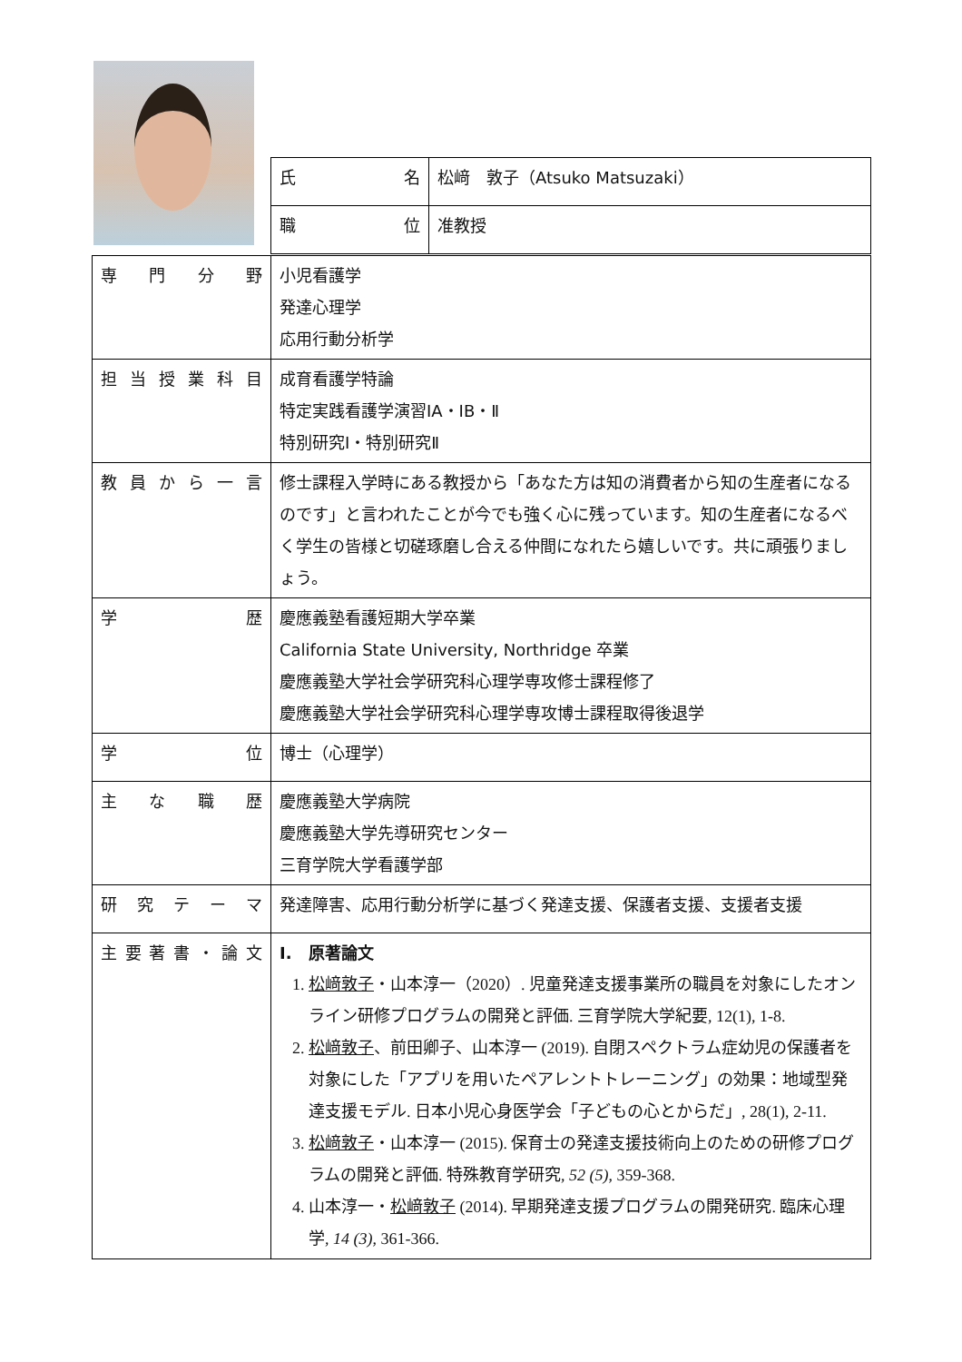| 氏 名 | 松﨑 敦子（Atsuko Matsuzaki） |
| 職 位 | 准教授 |
| 専 門 分 野 | 小児看護学 発達心理学 応用行動分析学 |
| 担 当 授 業 科 目 | 成育看護学特論 特定実践看護学演習ⅠA・ⅠB・Ⅱ 特別研究Ⅰ・特別研究Ⅱ |
| 教 員 か ら 一 言 | 修士課程入学時にある教授から「あなた方は知の消費者から知の生産者になるのです」と言われたことが今でも強く心に残っています。知の生産者になるべく学生の皆様と切磋琢磨し合える仲間になれたら嬉しいです。共に頑張りましょう。 |
| 学 歴 | 慶應義塾看護短期大学卒業 California State University, Northridge 卒業 慶應義塾大学社会学研究科心理学専攻修士課程修了 慶應義塾大学社会学研究科心理学専攻博士課程取得後退学 |
| 学 位 | 博士（心理学） |
| 主 な 職 歴 | 慶應義塾大学病院 慶應義塾大学先導研究センター 三育学院大学看護学部 |
| 研 究 テ ー マ | 発達障害、応用行動分析学に基づく発達支援、保護者支援、支援者支援 |
| 主 要 著 書 ・ 論 文 | I. 原著論文 1. 松﨑敦子 ・山本淳一（2020）. 児童発達支援事業所の職員を対象にしたオンライン研修プログラムの開発と評価. 三育学院大学紀要, 12(1), 1-8. 2. 松﨑敦子 、前田卿子、山本淳一 (2019). 自閉スペクトラム症幼児の保護者を対象にした「アプリを用いたペアレントトレーニング」の効果：地域型発達支援モデル. 日本小児心身医学会「子どもの心とからだ」, 28(1), 2-11. 3. 松﨑敦子 ・山本淳一 (2015). 保育士の発達支援技術向上のための研修プログラムの開発と評価. 特殊教育学研究, 52 (5) , 359-368. 4. 山本淳一・ 松﨑敦子 (2014). 早期発達支援プログラムの開発研究. 臨床心理学, 14 (3) , 361-366. |